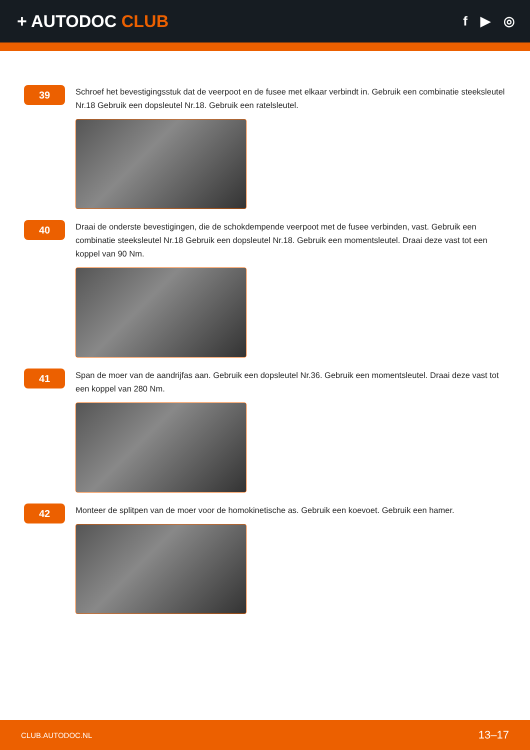+ AUTODOC CLUB
f ▶ ◎
39
Schroef het bevestigingsstuk dat de veerpoot en de fusee met elkaar verbindt in. Gebruik een combinatie steeksleutel Nr.18 Gebruik een dopsleutel Nr.18. Gebruik een ratelsleutel.
40
Draai de onderste bevestigingen, die de schokdempende veerpoot met de fusee verbinden, vast. Gebruik een combinatie steeksleutel Nr.18 Gebruik een dopsleutel Nr.18. Gebruik een momentsleutel. Draai deze vast tot een koppel van 90 Nm.
41
Span de moer van de aandrijfas aan. Gebruik een dopsleutel Nr.36. Gebruik een momentsleutel. Draai deze vast tot een koppel van 280 Nm.
42
Monteer de splitpen van de moer voor de homokinetische as. Gebruik een koevoet. Gebruik een hamer.
CLUB.AUTODOC.NL 13–17